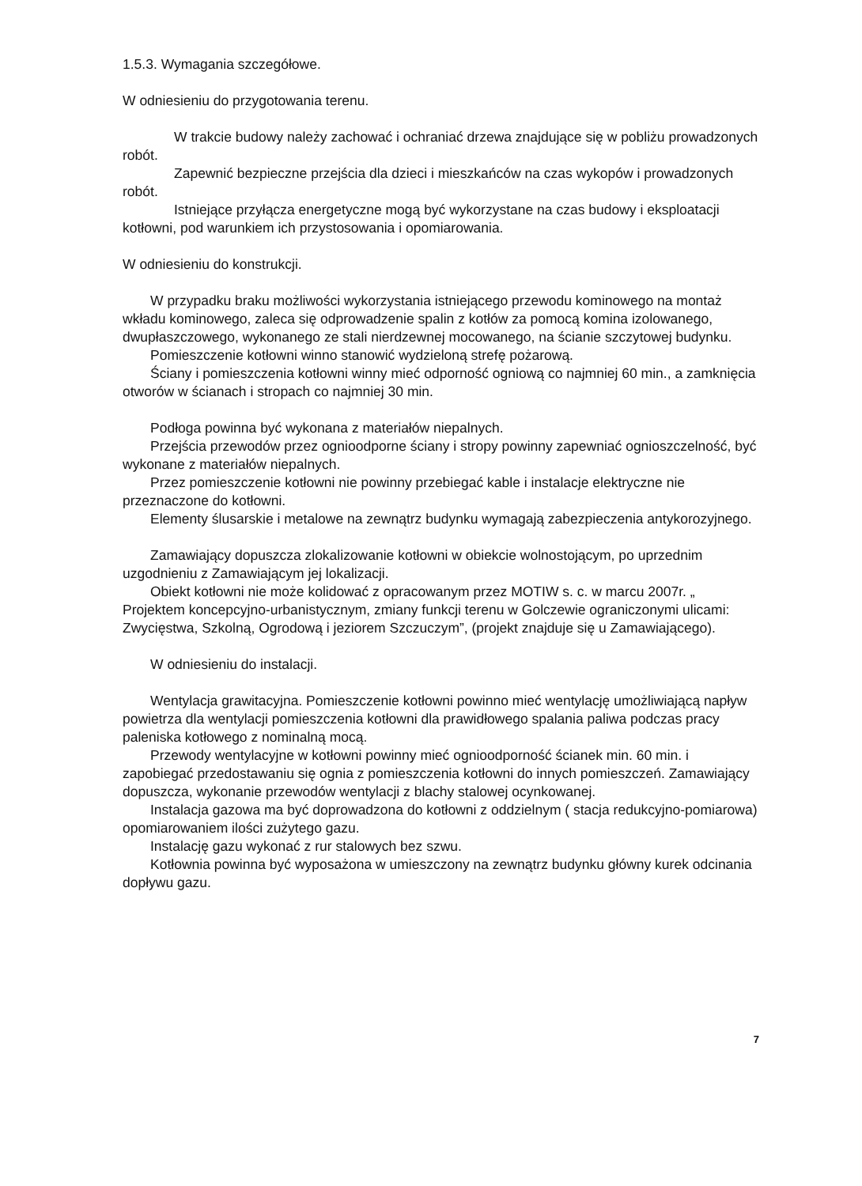1.5.3. Wymagania szczegółowe.
W odniesieniu do przygotowania terenu.
W trakcie budowy należy zachować i ochraniać drzewa znajdujące się w pobliżu prowadzonych robót.
Zapewnić bezpieczne przejścia dla dzieci i mieszkańców na czas wykopów i prowadzonych robót.
Istniejące przyłącza energetyczne mogą być wykorzystane na czas budowy i eksploatacji kotłowni, pod warunkiem ich przystosowania i opomiarowania.
W odniesieniu do konstrukcji.
W przypadku braku możliwości wykorzystania istniejącego przewodu kominowego na montaż wkładu kominowego, zaleca się odprowadzenie spalin z kotłów za pomocą komina izolowanego, dwupłaszczowego, wykonanego ze stali nierdzewnej mocowanego, na ścianie szczytowej budynku.
Pomieszczenie kotłowni winno stanowić wydzieloną strefę pożarową.
Ściany i pomieszczenia kotłowni winny mieć odporność ogniową co najmniej 60 min., a zamknięcia otworów w ścianach i stropach co najmniej 30 min.
Podłoga powinna być wykonana z materiałów niepalnych.
Przejścia przewodów przez ognioodporne ściany i stropy powinny zapewniać ognioszczelność, być wykonane z materiałów niepalnych.
Przez pomieszczenie kotłowni nie powinny przebiegać kable i instalacje elektryczne nie przeznaczone do kotłowni.
Elementy ślusarskie i metalowe na zewnątrz budynku wymagają zabezpieczenia antykorozyjnego.
Zamawiający dopuszcza zlokalizowanie kotłowni w obiekcie wolnostojącym, po uprzednim uzgodnieniu z Zamawiającym jej lokalizacji.
Obiekt kotłowni nie może kolidować z opracowanym przez MOTIW s. c. w marcu 2007r. „ Projektem koncepcyjno-urbanistycznym, zmiany funkcji terenu w Golczewie ograniczonymi ulicami: Zwycięstwa, Szkolną, Ogrodową i jeziorem Szczuczym”, (projekt znajduje się u Zamawiającego).
W odniesieniu do instalacji.
Wentylacja grawitacyjna. Pomieszczenie kotłowni powinno mieć wentylację umożliwiającą napływ powietrza dla wentylacji pomieszczenia kotłowni dla prawidłowego spalania paliwa podczas pracy paleniska kotłowego z nominalną mocą.
Przewody wentylacyjne w kotłowni powinny mieć ognioodporność ścianek min. 60 min. i zapobiegać przedostawaniu się ognia z pomieszczenia kotłowni do innych pomieszczeń. Zamawiający dopuszcza, wykonanie przewodów wentylacji z blachy stalowej ocynkowanej.
Instalacja gazowa ma być doprowadzona do kotłowni z oddzielnym ( stacja redukcyjno-pomiarowa) opomiarowaniem ilości zużytego gazu.
Instalację gazu wykonać z rur stalowych bez szwu.
Kotłownia powinna być wyposażona w umieszczony na zewnątrz budynku główny kurek odcinania dopływu gazu.
7